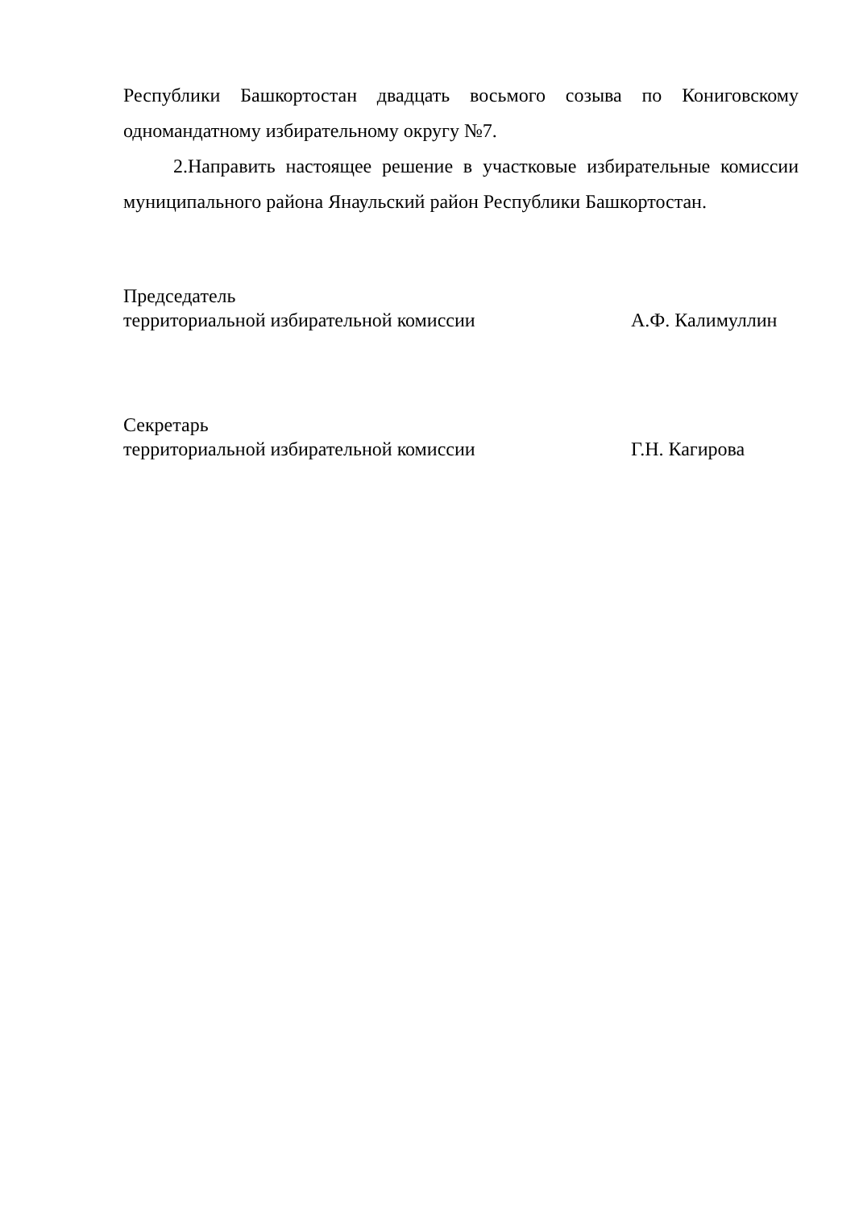Республики Башкортостан двадцать восьмого созыва по Кониговскому одномандатному избирательному округу №7.
2.Направить настоящее решение в участковые избирательные комиссии муниципального района Янаульский район Республики Башкортостан.
Председатель
территориальной избирательной комиссии
А.Ф. Калимуллин
Секретарь
территориальной избирательной комиссии
Г.Н. Кагирова